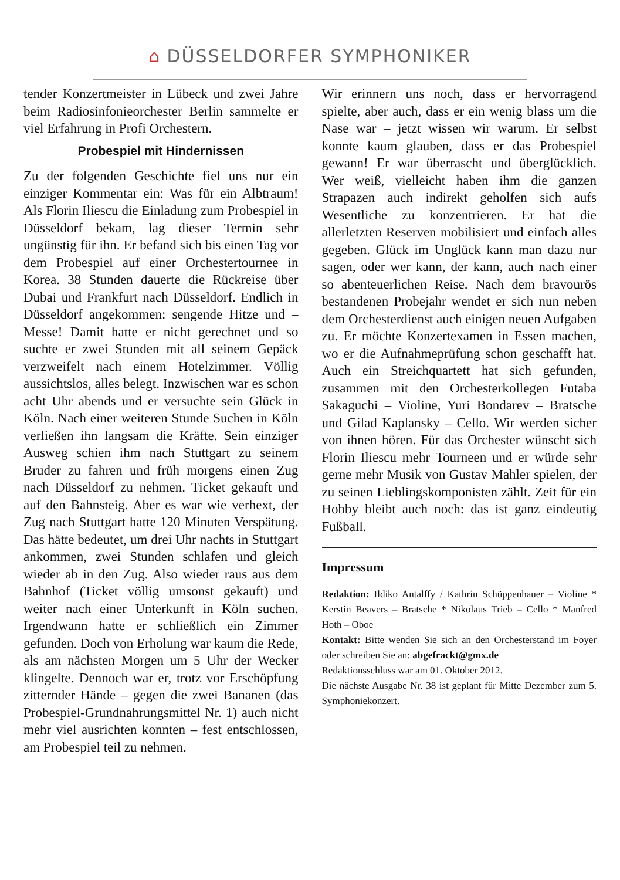⌂ DÜSSELDORFER SYMPHONIKER
tender Konzertmeister in Lübeck und zwei Jahre beim Radiosinfonieorchester Berlin sammelte er viel Erfahrung in Profi Orchestern.
Probespiel mit Hindernissen
Zu der folgenden Geschichte fiel uns nur ein einziger Kommentar ein: Was für ein Albtraum! Als Florin Iliescu die Einladung zum Probespiel in Düsseldorf bekam, lag dieser Termin sehr ungünstig für ihn. Er befand sich bis einen Tag vor dem Probespiel auf einer Orchestertournee in Korea. 38 Stunden dauerte die Rückreise über Dubai und Frankfurt nach Düsseldorf. Endlich in Düsseldorf angekommen: sengende Hitze und – Messe! Damit hatte er nicht gerechnet und so suchte er zwei Stunden mit all seinem Gepäck verzweifelt nach einem Hotelzimmer. Völlig aussichtslos, alles belegt. Inzwischen war es schon acht Uhr abends und er versuchte sein Glück in Köln. Nach einer weiteren Stunde Suchen in Köln verließen ihn langsam die Kräfte. Sein einziger Ausweg schien ihm nach Stuttgart zu seinem Bruder zu fahren und früh morgens einen Zug nach Düsseldorf zu nehmen. Ticket gekauft und auf den Bahnsteig. Aber es war wie verhext, der Zug nach Stuttgart hatte 120 Minuten Verspätung. Das hätte bedeutet, um drei Uhr nachts in Stuttgart ankommen, zwei Stunden schlafen und gleich wieder ab in den Zug. Also wieder raus aus dem Bahnhof (Ticket völlig umsonst gekauft) und weiter nach einer Unterkunft in Köln suchen. Irgendwann hatte er schließlich ein Zimmer gefunden. Doch von Erholung war kaum die Rede, als am nächsten Morgen um 5 Uhr der Wecker klingelte. Dennoch war er, trotz vor Erschöpfung zitternder Hände – gegen die zwei Bananen (das Probespiel-Grundnahrungsmittel Nr. 1) auch nicht mehr viel ausrichten konnten – fest entschlossen, am Probespiel teil zu nehmen.
Wir erinnern uns noch, dass er hervorragend spielte, aber auch, dass er ein wenig blass um die Nase war – jetzt wissen wir warum. Er selbst konnte kaum glauben, dass er das Probespiel gewann! Er war überrascht und überglücklich. Wer weiß, vielleicht haben ihm die ganzen Strapazen auch indirekt geholfen sich aufs Wesentliche zu konzentrieren. Er hat die allerletzten Reserven mobilisiert und einfach alles gegeben. Glück im Unglück kann man dazu nur sagen, oder wer kann, der kann, auch nach einer so abenteuerlichen Reise. Nach dem bravourös bestandenen Probejahr wendet er sich nun neben dem Orchesterdienst auch einigen neuen Aufgaben zu. Er möchte Konzertexamen in Essen machen, wo er die Aufnahmeprüfung schon geschafft hat. Auch ein Streichquartett hat sich gefunden, zusammen mit den Orchesterkollegen Futaba Sakaguchi – Violine, Yuri Bondarev – Bratsche und Gilad Kaplansky – Cello. Wir werden sicher von ihnen hören. Für das Orchester wünscht sich Florin Iliescu mehr Tourneen und er würde sehr gerne mehr Musik von Gustav Mahler spielen, der zu seinen Lieblingskomponisten zählt. Zeit für ein Hobby bleibt auch noch: das ist ganz eindeutig Fußball.
Impressum
Redaktion: Ildiko Antalffy / Kathrin Schüppenhauer – Violine * Kerstin Beavers – Bratsche * Nikolaus Trieb – Cello * Manfred Hoth – Oboe
Kontakt: Bitte wenden Sie sich an den Orchesterstand im Foyer oder schreiben Sie an: abgefrackt@gmx.de
Redaktionsschluss war am 01. Oktober 2012.
Die nächste Ausgabe Nr. 38 ist geplant für Mitte Dezember zum 5. Symphoniekonzert.